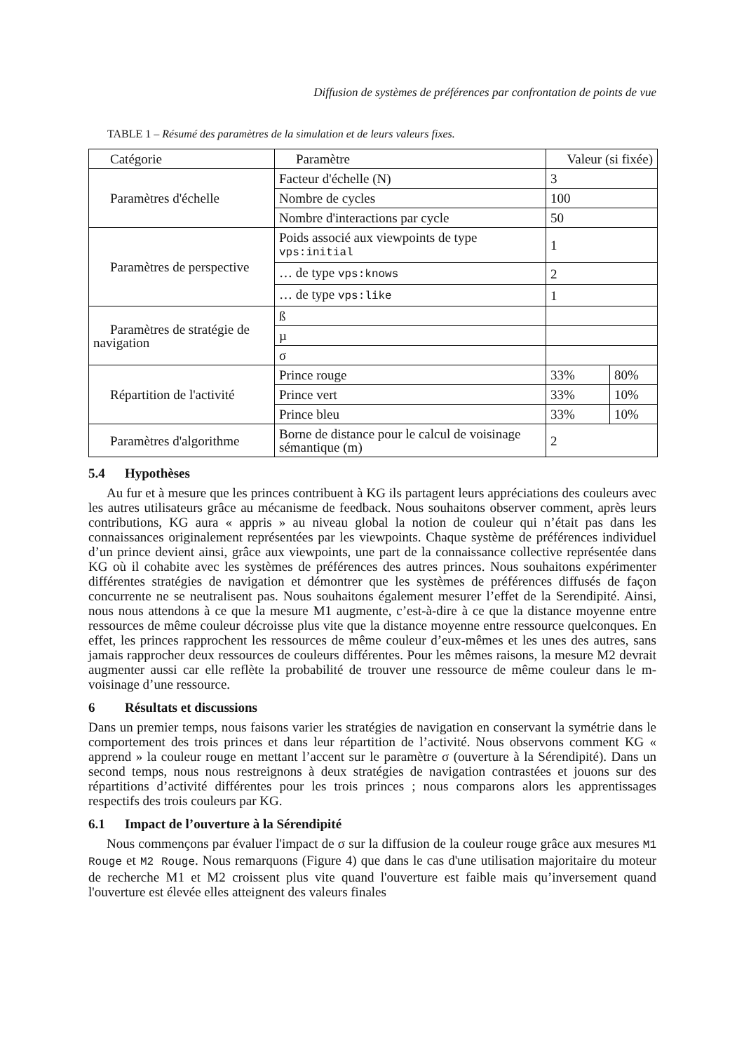Diffusion de systèmes de préférences par confrontation de points de vue
TABLE 1 – Résumé des paramètres de la simulation et de leurs valeurs fixes.
| Catégorie | Paramètre | Valeur (si fixée) | |
| Paramètres d'échelle | Facteur d'échelle (N) | 3 | |
| | Nombre de cycles | 100 | |
| | Nombre d'interactions par cycle | 50 | |
| Paramètres de perspective | Poids associé aux viewpoints de type vps:initial | 1 | |
| | … de type vps:knows | 2 | |
| | … de type vps:like | 1 | |
| Paramètres de stratégie de navigation | ß | | |
| | µ | | |
| | σ | | |
| Répartition de l'activité | Prince rouge | 33% | 80% |
| | Prince vert | 33% | 10% |
| | Prince bleu | 33% | 10% |
| Paramètres d'algorithme | Borne de distance pour le calcul de voisinage sémantique (m) | 2 | |
5.4 Hypothèses
Au fur et à mesure que les princes contribuent à KG ils partagent leurs appréciations des couleurs avec les autres utilisateurs grâce au mécanisme de feedback. Nous souhaitons observer comment, après leurs contributions, KG aura « appris » au niveau global la notion de couleur qui n’était pas dans les connaissances originalement représentées par les viewpoints. Chaque système de préférences individuel d’un prince devient ainsi, grâce aux viewpoints, une part de la connaissance collective représentée dans KG où il cohabite avec les systèmes de préférences des autres princes. Nous souhaitons expérimenter différentes stratégies de navigation et démontrer que les systèmes de préférences diffusés de façon concurrente ne se neutralisent pas. Nous souhaitons également mesurer l’effet de la Serendipité. Ainsi, nous nous attendons à ce que la mesure M1 augmente, c’est-à-dire à ce que la distance moyenne entre ressources de même couleur décroisse plus vite que la distance moyenne entre ressource quelconques. En effet, les princes rapprochent les ressources de même couleur d’eux-mêmes et les unes des autres, sans jamais rapprocher deux ressources de couleurs différentes. Pour les mêmes raisons, la mesure M2 devrait augmenter aussi car elle reflète la probabilité de trouver une ressource de même couleur dans le m-voisinage d’une ressource.
6 Résultats et discussions
Dans un premier temps, nous faisons varier les stratégies de navigation en conservant la symétrie dans le comportement des trois princes et dans leur répartition de l’activité. Nous observons comment KG « apprend » la couleur rouge en mettant l’accent sur le paramètre σ (ouverture à la Sérendipité). Dans un second temps, nous nous restreignons à deux stratégies de navigation contrastées et jouons sur des répartitions d’activité différentes pour les trois princes ; nous comparons alors les apprentissages respectifs des trois couleurs par KG.
6.1 Impact de l’ouverture à la Sérendipité
Nous commençons par évaluer l'impact de σ sur la diffusion de la couleur rouge grâce aux mesures M1 Rouge et M2 Rouge. Nous remarquons (Figure 4) que dans le cas d'une utilisation majoritaire du moteur de recherche M1 et M2 croissent plus vite quand l'ouverture est faible mais qu’inversement quand l'ouverture est élevée elles atteignent des valeurs finales